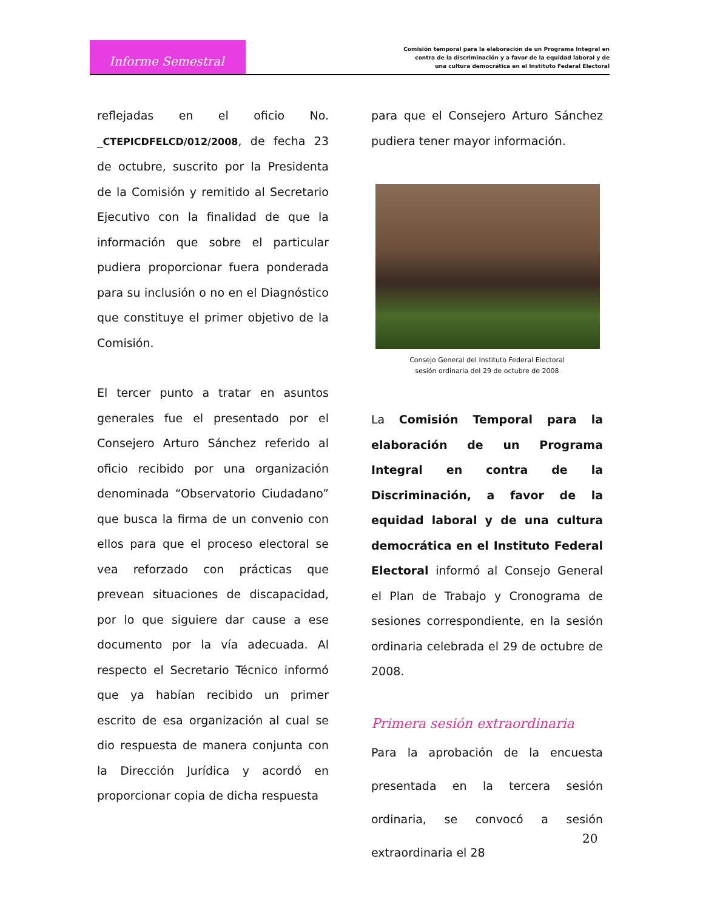Informe Semestral
Comisión temporal para la elaboración de un Programa Integral en
contra de la discriminación y a favor de la equidad laboral y de
una cultura democrática en el Instituto Federal Electoral
reflejadas en el oficio No. _CTEPICDFELCD/012/2008, de fecha 23 de octubre, suscrito por la Presidenta de la Comisión y remitido al Secretario Ejecutivo con la finalidad de que la información que sobre el particular pudiera proporcionar fuera ponderada para su inclusión o no en el Diagnóstico que constituye el primer objetivo de la Comisión.
El tercer punto a tratar en asuntos generales fue el presentado por el Consejero Arturo Sánchez referido al oficio recibido por una organización denominada “Observatorio Ciudadano” que busca la firma de un convenio con ellos para que el proceso electoral se vea reforzado con prácticas que prevean situaciones de discapacidad, por lo que siguiere dar cause a ese documento por la vía adecuada. Al respecto el Secretario Técnico informó que ya habían recibido un primer escrito de esa organización al cual se dio respuesta de manera conjunta con la Dirección Jurídica y acordó en proporcionar copia de dicha respuesta
para que el Consejero Arturo Sánchez pudiera tener mayor información.
Consejo General del Instituto Federal Electoral
sesión ordinaria del 29 de octubre de 2008
La Comisión Temporal para la elaboración de un Programa Integral en contra de la Discriminación, a favor de la equidad laboral y de una cultura democrática en el Instituto Federal Electoral informó al Consejo General el Plan de Trabajo y Cronograma de sesiones correspondiente, en la sesión ordinaria celebrada el 29 de octubre de 2008.
Primera sesión extraordinaria
Para la aprobación de la encuesta presentada en la tercera sesión ordinaria, se convocó a sesión extraordinaria el 28
20